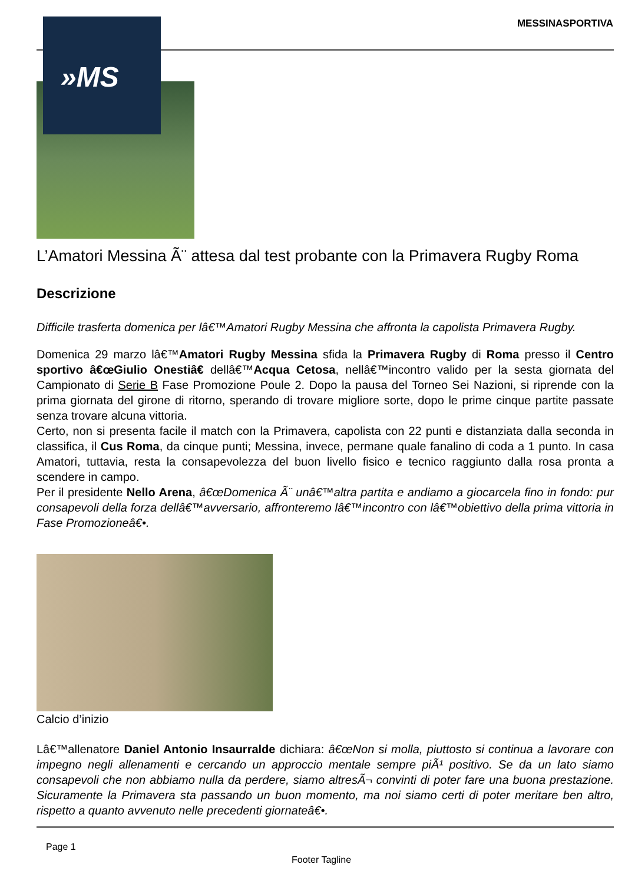MESSINASPORTIVA
L’Amatori Messina Ã¨ attesa dal test probante con la Primavera Rugby Roma
Descrizione
Difficile trasferta domenica per lâ€™Amatori Rugby Messina che affronta la capolista Primavera Rugby.
Domenica 29 marzo lâ€™Amatori Rugby Messina sfida la Primavera Rugby di Roma presso il Centro sportivo â€œGiulio Onestiâ€ dellâ€™Acqua Cetosa, nellâ€™incontro valido per la sesta giornata del Campionato di Serie B Fase Promozione Poule 2. Dopo la pausa del Torneo Sei Nazioni, si riprende con la prima giornata del girone di ritorno, sperando di trovare migliore sorte, dopo le prime cinque partite passate senza trovare alcuna vittoria.
Certo, non si presenta facile il match con la Primavera, capolista con 22 punti e distanziata dalla seconda in classifica, il Cus Roma, da cinque punti; Messina, invece, permane quale fanalino di coda a 1 punto. In casa Amatori, tuttavia, resta la consapevolezza del buon livello fisico e tecnico raggiunto dalla rosa pronta a scendere in campo.
Per il presidente Nello Arena, â€œDomenica Ã¨ unâ€™altra partita e andiamo a giocarcela fino in fondo: pur consapevoli della forza dellâ€™avversario, affronteremo lâ€™incontro con lâ€™obiettivo della prima vittoria in Fase Promozioneâ€•.
Calcio d’inizio
Lâ€™allenatore Daniel Antonio Insaurralde dichiara: â€œNon si molla, piuttosto si continua a lavorare con impegno negli allenamenti e cercando un approccio mentale sempre piÃ¹ positivo. Se da un lato siamo consapevoli che non abbiamo nulla da perdere, siamo altresÃ¬ convinti di poter fare una buona prestazione. Sicuramente la Primavera sta passando un buon momento, ma noi siamo certi di poter meritare ben altro, rispetto a quanto avvenuto nelle precedenti giornateâ€•.
»MS
Page 1
Footer Tagline